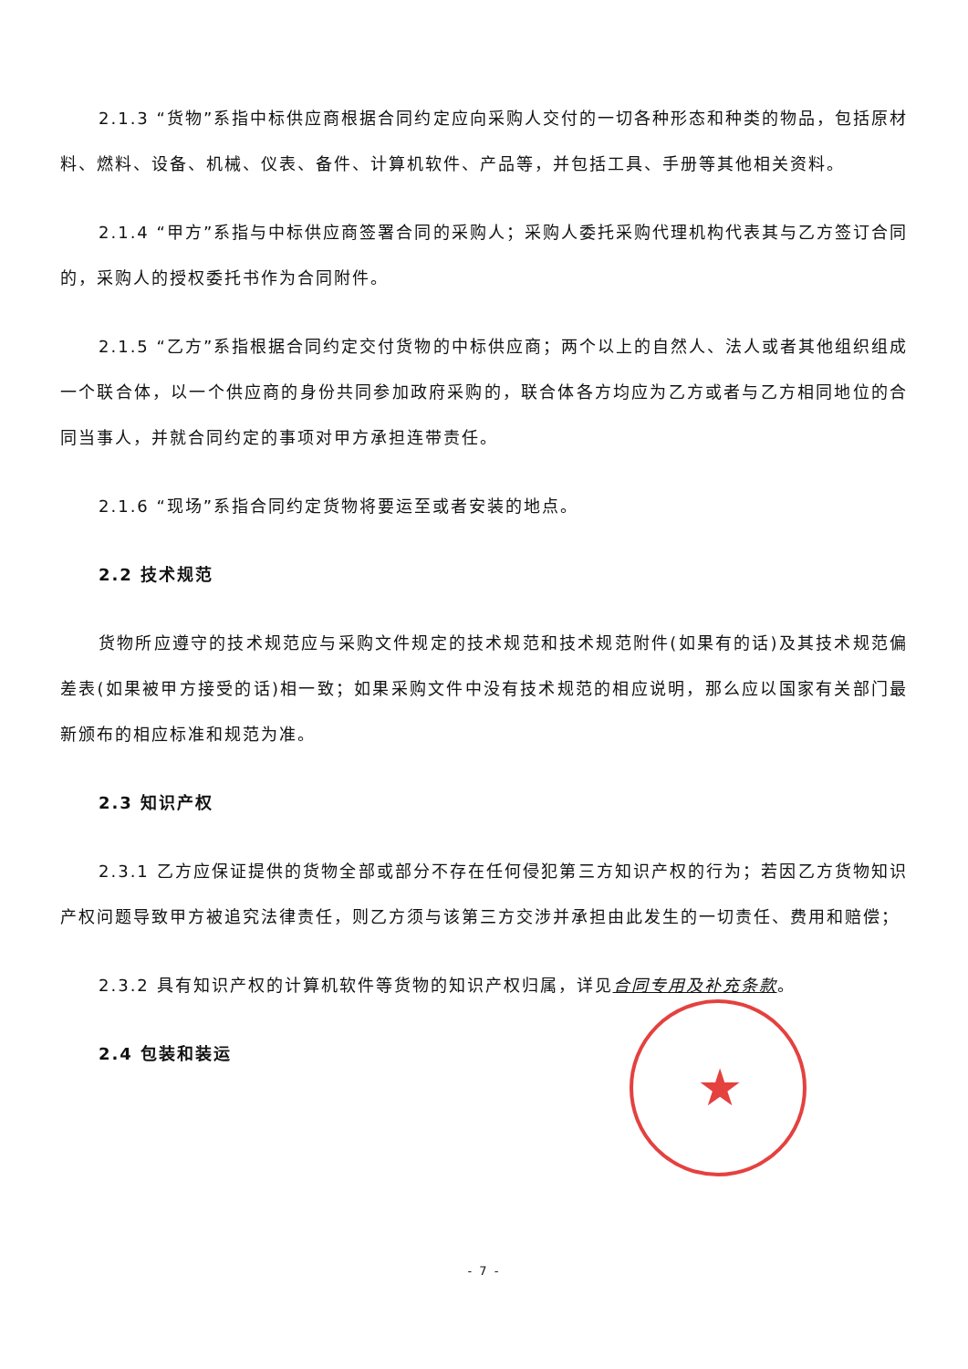2.1.3 “货物”系指中标供应商根据合同约定应向采购人交付的一切各种形态和种类的物品，包括原材料、燃料、设备、机械、仪表、备件、计算机软件、产品等，并包括工具、手册等其他相关资料。
2.1.4 “甲方”系指与中标供应商签署合同的采购人；采购人委托采购代理机构代表其与乙方签订合同的，采购人的授权委托书作为合同附件。
2.1.5 “乙方”系指根据合同约定交付货物的中标供应商；两个以上的自然人、法人或者其他组织组成一个联合体，以一个供应商的身份共同参加政府采购的，联合体各方均应为乙方或者与乙方相同地位的合同当事人，并就合同约定的事项对甲方承担连带责任。
2.1.6 “现场”系指合同约定货物将要运至或者安装的地点。
2.2 技术规范
货物所应遵守的技术规范应与采购文件规定的技术规范和技术规范附件(如果有的话)及其技术规范偏差表(如果被甲方接受的话)相一致；如果采购文件中没有技术规范的相应说明，那么应以国家有关部门最新颁布的相应标准和规范为准。
2.3 知识产权
2.3.1 乙方应保证提供的货物全部或部分不存在任何侵犯第三方知识产权的行为；若因乙方货物知识产权问题导致甲方被追究法律责任，则乙方须与该第三方交涉并承担由此发生的一切责任、费用和赔偿；
2.3.2 具有知识产权的计算机软件等货物的知识产权归属，详见合同专用及补充条款。
2.4 包装和装运
★
- 7 -